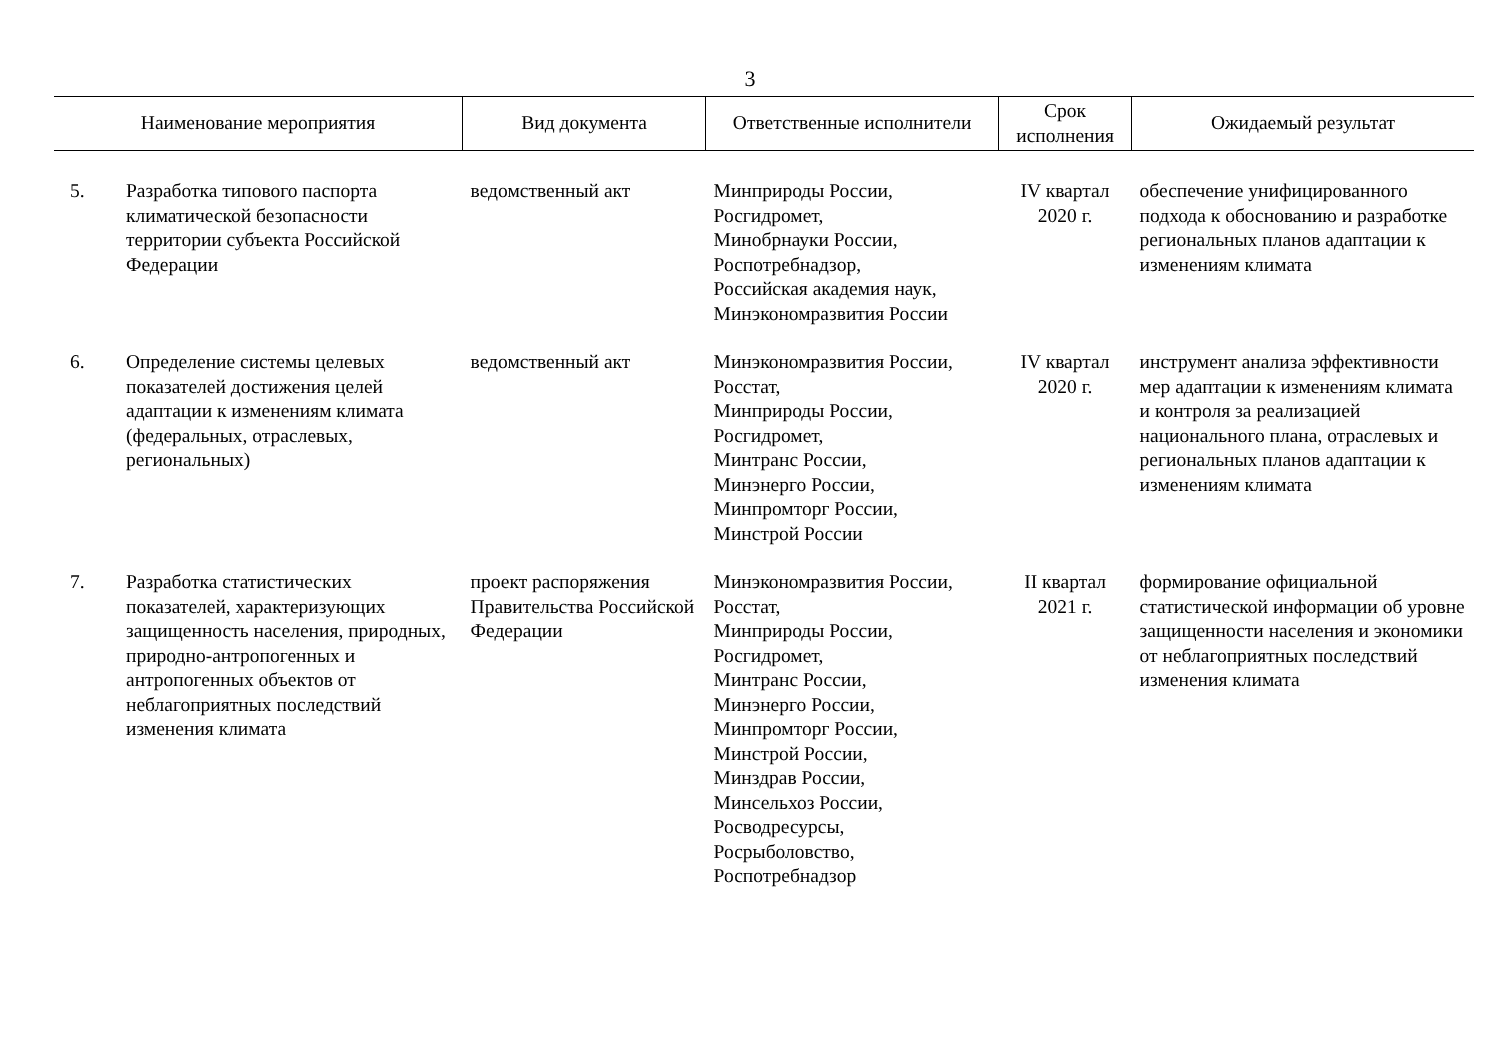3
| Наименование мероприятия | | Вид документа | Ответственные исполнители | Срок исполнения | Ожидаемый результат |
| --- | --- | --- | --- | --- | --- |
| 5. | Разработка типового паспорта климатической безопасности территории субъекта Российской Федерации | ведомственный акт | Минприроды России, Росгидромет, Минобрнауки России, Роспотребнадзор, Российская академия наук, Минэкономразвития России | IV квартал 2020 г. | обеспечение унифицированного подхода к обоснованию и разработке региональных планов адаптации к изменениям климата |
| 6. | Определение системы целевых показателей достижения целей адаптации к изменениям климата (федеральных, отраслевых, региональных) | ведомственный акт | Минэкономразвития России, Росстат, Минприроды России, Росгидромет, Минтранс России, Минэнерго России, Минпромторг России, Минстрой России | IV квартал 2020 г. | инструмент анализа эффективности мер адаптации к изменениям климата и контроля за реализацией национального плана, отраслевых и региональных планов адаптации к изменениям климата |
| 7. | Разработка статистических показателей, характеризующих защищенность населения, природных, природно-антропогенных и антропогенных объектов от неблагоприятных последствий изменения климата | проект распоряжения Правительства Российской Федерации | Минэкономразвития России, Росстат, Минприроды России, Росгидромет, Минтранс России, Минэнерго России, Минпромторг России, Минстрой России, Минздрав России, Минсельхоз России, Росводресурсы, Росрыболовство, Роспотребнадзор | II квартал 2021 г. | формирование официальной статистической информации об уровне защищенности населения и экономики от неблагоприятных последствий изменения климата |